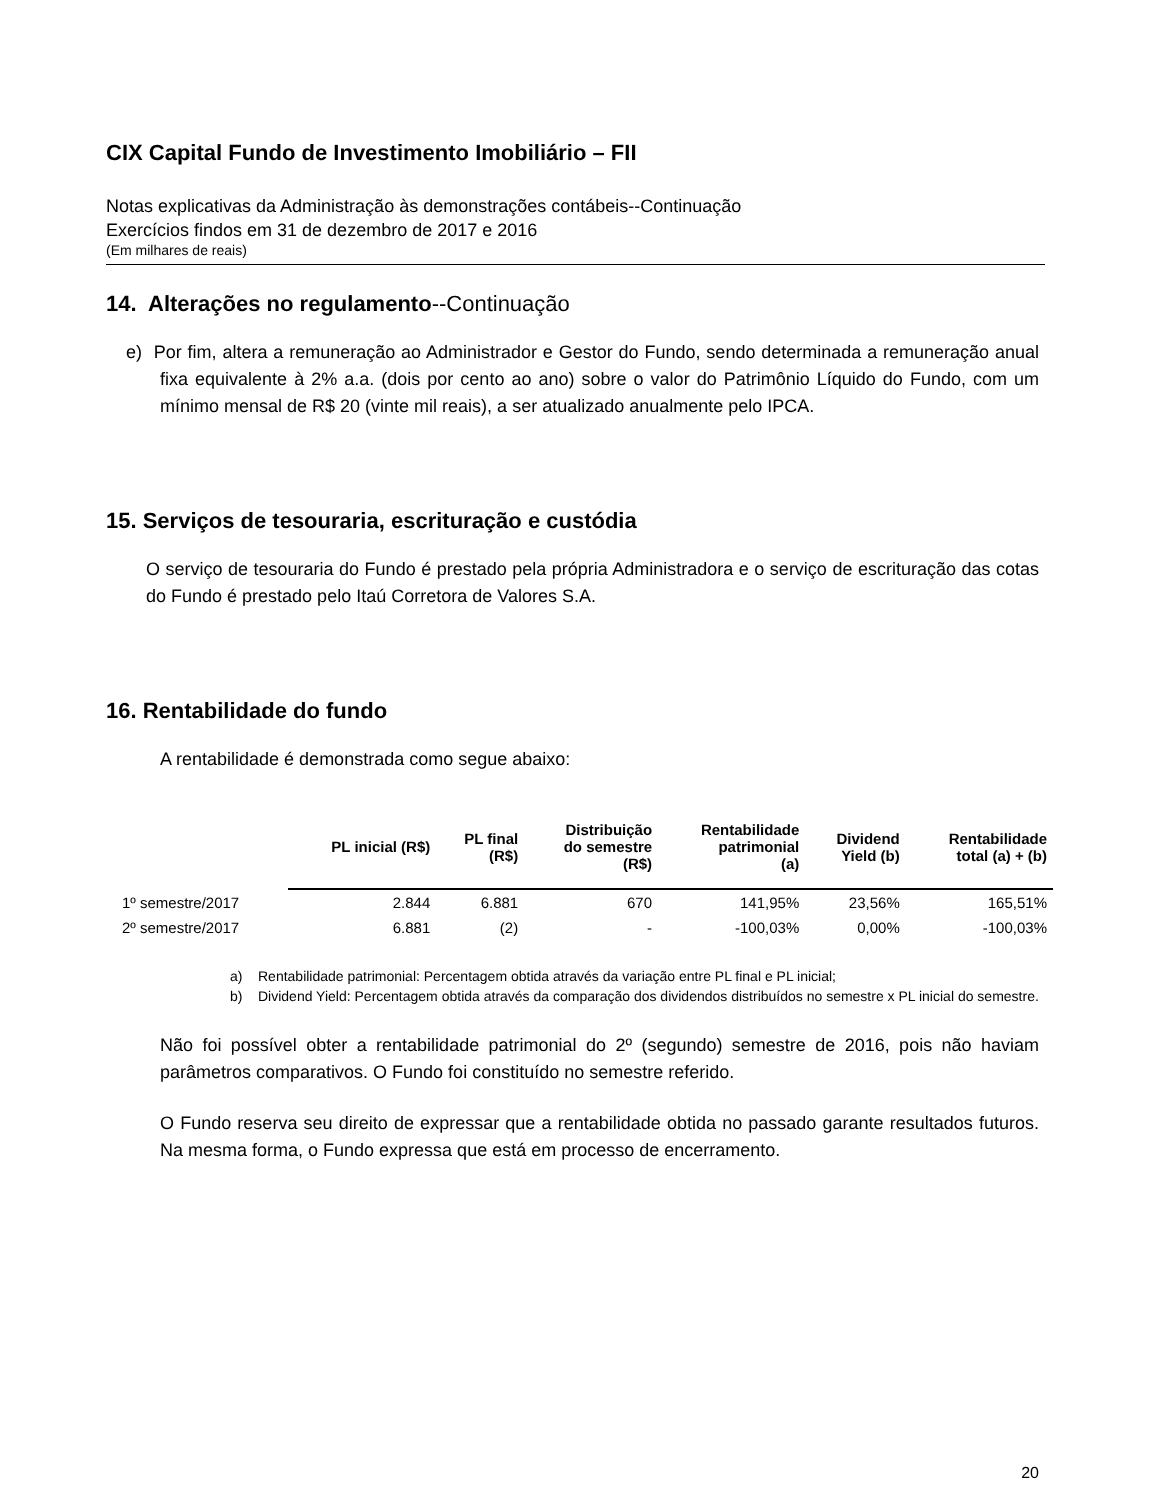CIX Capital Fundo de Investimento Imobiliário – FII
Notas explicativas da Administração às demonstrações contábeis--Continuação
Exercícios findos em 31 de dezembro de 2017 e 2016
(Em milhares de reais)
14. Alterações no regulamento--Continuação
e) Por fim, altera a remuneração ao Administrador e Gestor do Fundo, sendo determinada a remuneração anual fixa equivalente à 2% a.a. (dois por cento ao ano) sobre o valor do Patrimônio Líquido do Fundo, com um mínimo mensal de R$ 20 (vinte mil reais), a ser atualizado anualmente pelo IPCA.
15. Serviços de tesouraria, escrituração e custódia
O serviço de tesouraria do Fundo é prestado pela própria Administradora e o serviço de escrituração das cotas do Fundo é prestado pelo Itaú Corretora de Valores S.A.
16. Rentabilidade do fundo
A rentabilidade é demonstrada como segue abaixo:
| | PL inicial (R$) | PL final (R$) | Distribuição do semestre (R$) | Rentabilidade patrimonial (a) | Dividend Yield (b) | Rentabilidade total (a) + (b) |
| --- | --- | --- | --- | --- | --- | --- |
| 1º semestre/2017 | 2.844 | 6.881 | 670 | 141,95% | 23,56% | 165,51% |
| 2º semestre/2017 | 6.881 | (2) | - | -100,03% | 0,00% | -100,03% |
a) Rentabilidade patrimonial: Percentagem obtida através da variação entre PL final e PL inicial;
b) Dividend Yield: Percentagem obtida através da comparação dos dividendos distribuídos no semestre x PL inicial do semestre.
Não foi possível obter a rentabilidade patrimonial do 2º (segundo) semestre de 2016, pois não haviam parâmetros comparativos. O Fundo foi constituído no semestre referido.
O Fundo reserva seu direito de expressar que a rentabilidade obtida no passado garante resultados futuros. Na mesma forma, o Fundo expressa que está em processo de encerramento.
20